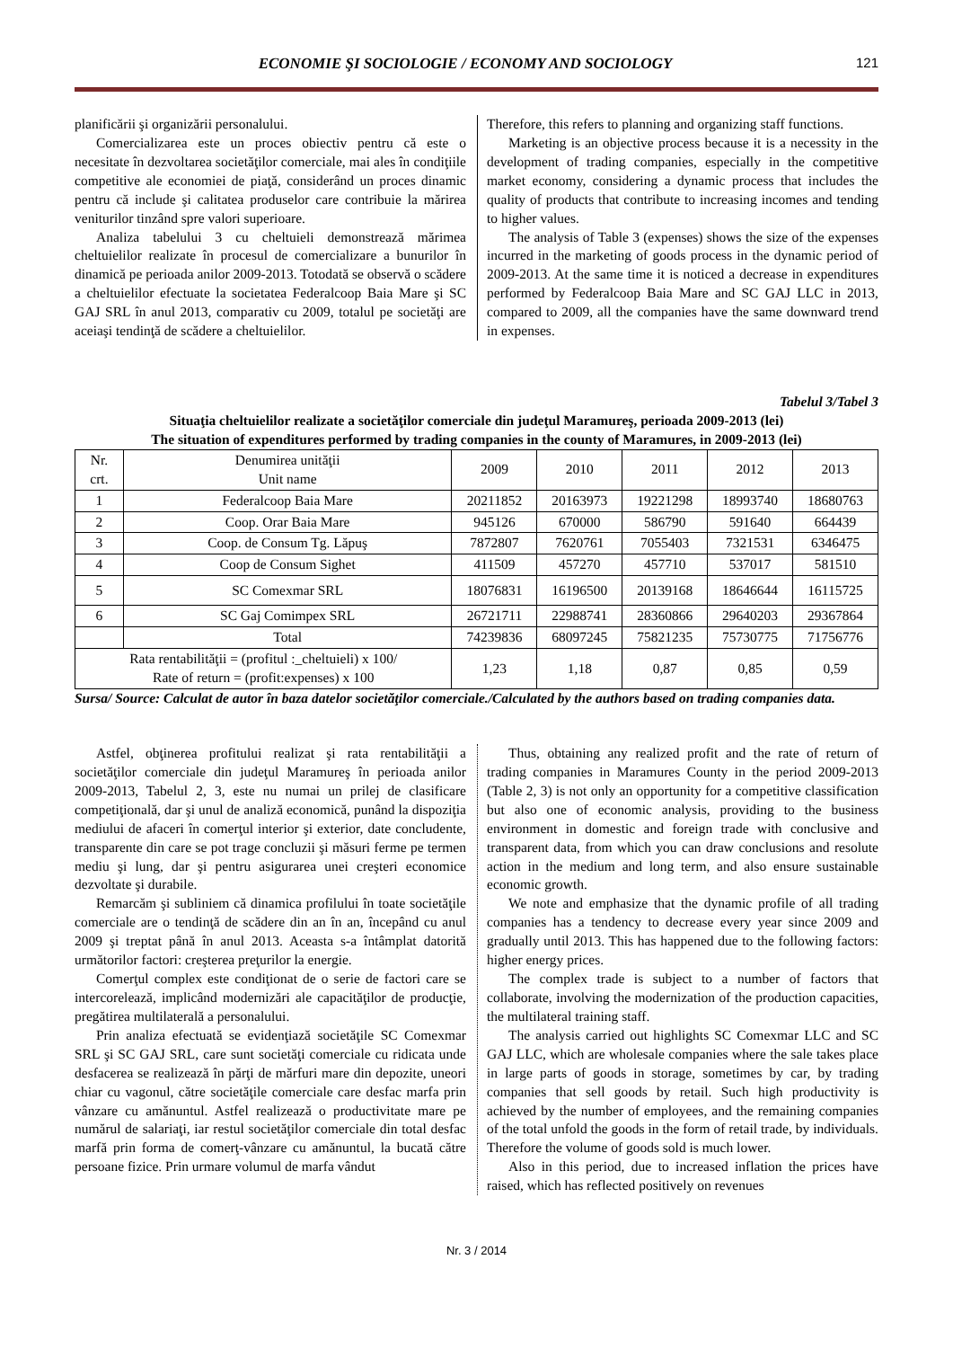ECONOMIE ŞI SOCIOLOGIE / ECONOMY AND SOCIOLOGY 121
planificării şi organizării personalului.
Comercializarea este un proces obiectiv pentru că este o necesitate în dezvoltarea societăţilor comerciale, mai ales în condiţiile competitive ale economiei de piaţă, considerând un proces dinamic pentru că include şi calitatea produselor care contribuie la mărirea veniturilor tinzând spre valori superioare.
Analiza tabelului 3 cu cheltuieli demonstrează mărimea cheltuielilor realizate în procesul de comercializare a bunurilor în dinamică pe perioada anilor 2009-2013. Totodată se observă o scădere a cheltuielilor efectuate la societatea Federalcoop Baia Mare şi SC GAJ SRL în anul 2013, comparativ cu 2009, totalul pe societăţi are aceiaşi tendinţă de scădere a cheltuielilor.
Therefore, this refers to planning and organizing staff functions.
Marketing is an objective process because it is a necessity in the development of trading companies, especially in the competitive market economy, considering a dynamic process that includes the quality of products that contribute to increasing incomes and tending to higher values.
The analysis of Table 3 (expenses) shows the size of the expenses incurred in the marketing of goods process in the dynamic period of 2009-2013. At the same time it is noticed a decrease in expenditures performed by Federalcoop Baia Mare and SC GAJ LLC in 2013, compared to 2009, all the companies have the same downward trend in expenses.
Tabelul 3/Tabel 3
Situaţia cheltuielilor realizate a societăţilor comerciale din judeţul Maramureş, perioada 2009-2013 (lei)
The situation of expenditures performed by trading companies in the county of Maramures, in 2009-2013 (lei)
| Nr. crt. | Denumirea unităţii Unit name | 2009 | 2010 | 2011 | 2012 | 2013 |
| --- | --- | --- | --- | --- | --- | --- |
| 1 | Federalcoop Baia Mare | 20211852 | 20163973 | 19221298 | 18993740 | 18680763 |
| 2 | Coop. Orar Baia Mare | 945126 | 670000 | 586790 | 591640 | 664439 |
| 3 | Coop. de Consum Tg. Lăpuş | 7872807 | 7620761 | 7055403 | 7321531 | 6346475 |
| 4 | Coop de Consum Sighet | 411509 | 457270 | 457710 | 537017 | 581510 |
| 5 | SC Comexmar SRL | 18076831 | 16196500 | 20139168 | 18646644 | 16115725 |
| 6 | SC Gaj Comimpex SRL | 26721711 | 22988741 | 28360866 | 29640203 | 29367864 |
| | Total | 74239836 | 68097245 | 75821235 | 75730775 | 71756776 |
| Rata rentabilităţii = (profitul :_cheltuieli) x 100/ Rate of return = (profit:expenses) x 100 | | 1,23 | 1,18 | 0,87 | 0,85 | 0,59 |
Sursa/ Source: Calculat de autor în baza datelor societăţilor comerciale./Calculated by the authors based on trading companies data.
Astfel, obţinerea profitului realizat şi rata rentabilităţii a societăţilor comerciale din judeţul Maramureş în perioada anilor 2009-2013, Tabelul 2, 3, este nu numai un prilej de clasificare competiţională, dar şi unul de analiză economică, punând la dispoziţia mediului de afaceri în comerţul interior şi exterior, date concludente, transparente din care se pot trage concluzii şi măsuri ferme pe termen mediu şi lung, dar şi pentru asigurarea unei creşteri economice dezvoltate şi durabile.
Remarcăm şi subliniem că dinamica profilului în toate societăţile comerciale are o tendinţă de scădere din an în an, începând cu anul 2009 şi treptat până în anul 2013. Aceasta s-a întâmplat datorită următorilor factori: creşterea preţurilor la energie.
Comerţul complex este condiţionat de o serie de factori care se intercorelează, implicând modernizări ale capacităţilor de producţie, pregătirea multilaterală a personalului.
Prin analiza efectuată se evidenţiază societăţile SC Comexmar SRL şi SC GAJ SRL, care sunt societăţi comerciale cu ridicata unde desfacerea se realizează în părţi de mărfuri mare din depozite, uneori chiar cu vagonul, către societăţile comerciale care desfac marfa prin vânzare cu amănuntul. Astfel realizează o productivitate mare pe numărul de salariaţi, iar restul societăţilor comerciale din total desfac marfă prin forma de comerţ-vânzare cu amănuntul, la bucată către persoane fizice. Prin urmare volumul de marfa vândut
Thus, obtaining any realized profit and the rate of return of trading companies in Maramures County in the period 2009-2013 (Table 2, 3) is not only an opportunity for a competitive classification but also one of economic analysis, providing to the business environment in domestic and foreign trade with conclusive and transparent data, from which you can draw conclusions and resolute action in the medium and long term, and also ensure sustainable economic growth.
We note and emphasize that the dynamic profile of all trading companies has a tendency to decrease every year since 2009 and gradually until 2013. This has happened due to the following factors: higher energy prices.
The complex trade is subject to a number of factors that collaborate, involving the modernization of the production capacities, the multilateral training staff.
The analysis carried out highlights SC Comexmar LLC and SC GAJ LLC, which are wholesale companies where the sale takes place in large parts of goods in storage, sometimes by car, by trading companies that sell goods by retail. Such high productivity is achieved by the number of employees, and the remaining companies of the total unfold the goods in the form of retail trade, by individuals. Therefore the volume of goods sold is much lower.
Also in this period, due to increased inflation the prices have raised, which has reflected positively on revenues
Nr. 3 / 2014